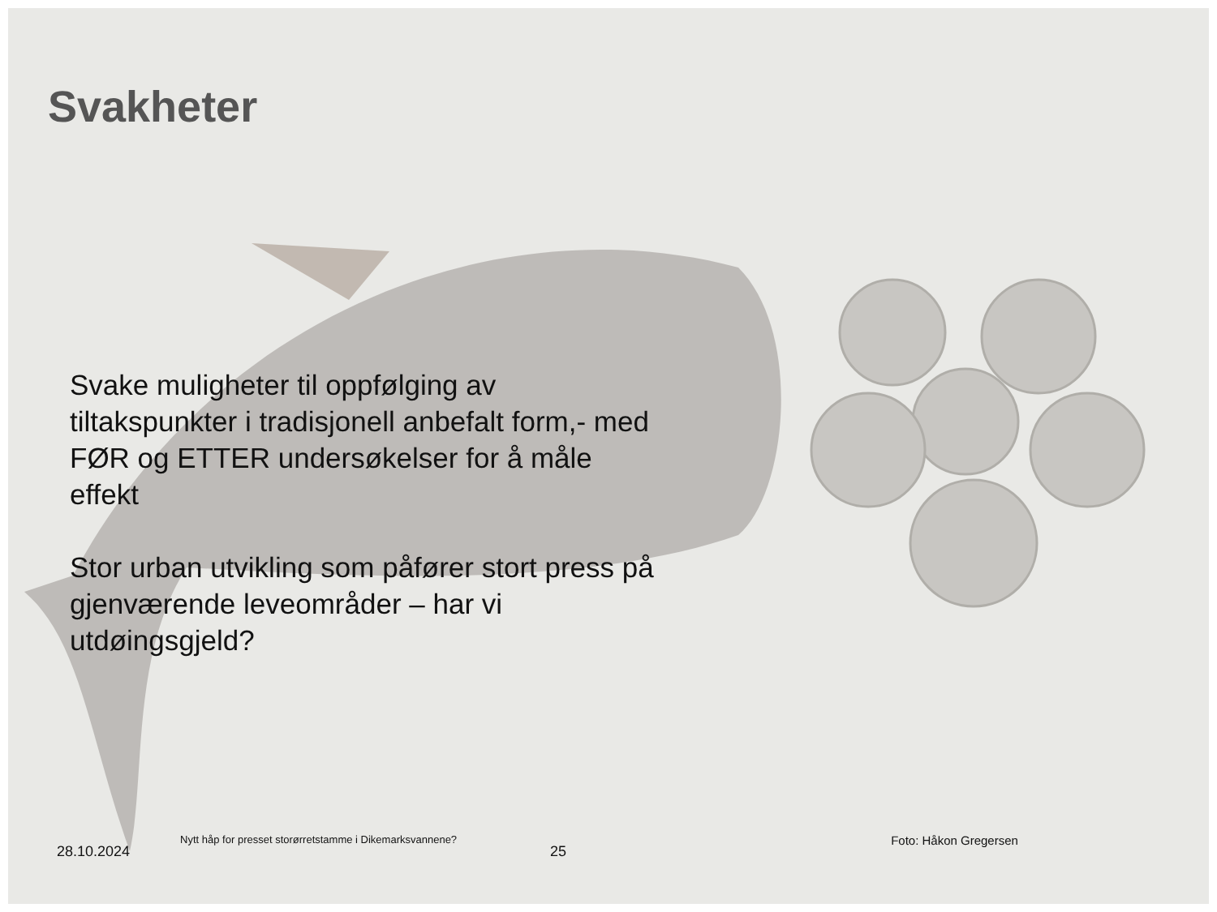Svakheter
Svake muligheter til oppfølging av tiltakspunkter i tradisjonell anbefalt form,- med FØR og ETTER undersøkelser for å måle effekt
Stor urban utvikling som påfører stort press på gjenværende leveområder – har vi utdøingsgjeld?
28.10.2024 Nytt håp for presset storørretstamme i Dikemarksvannene? 25 Foto: Håkon Gregersen